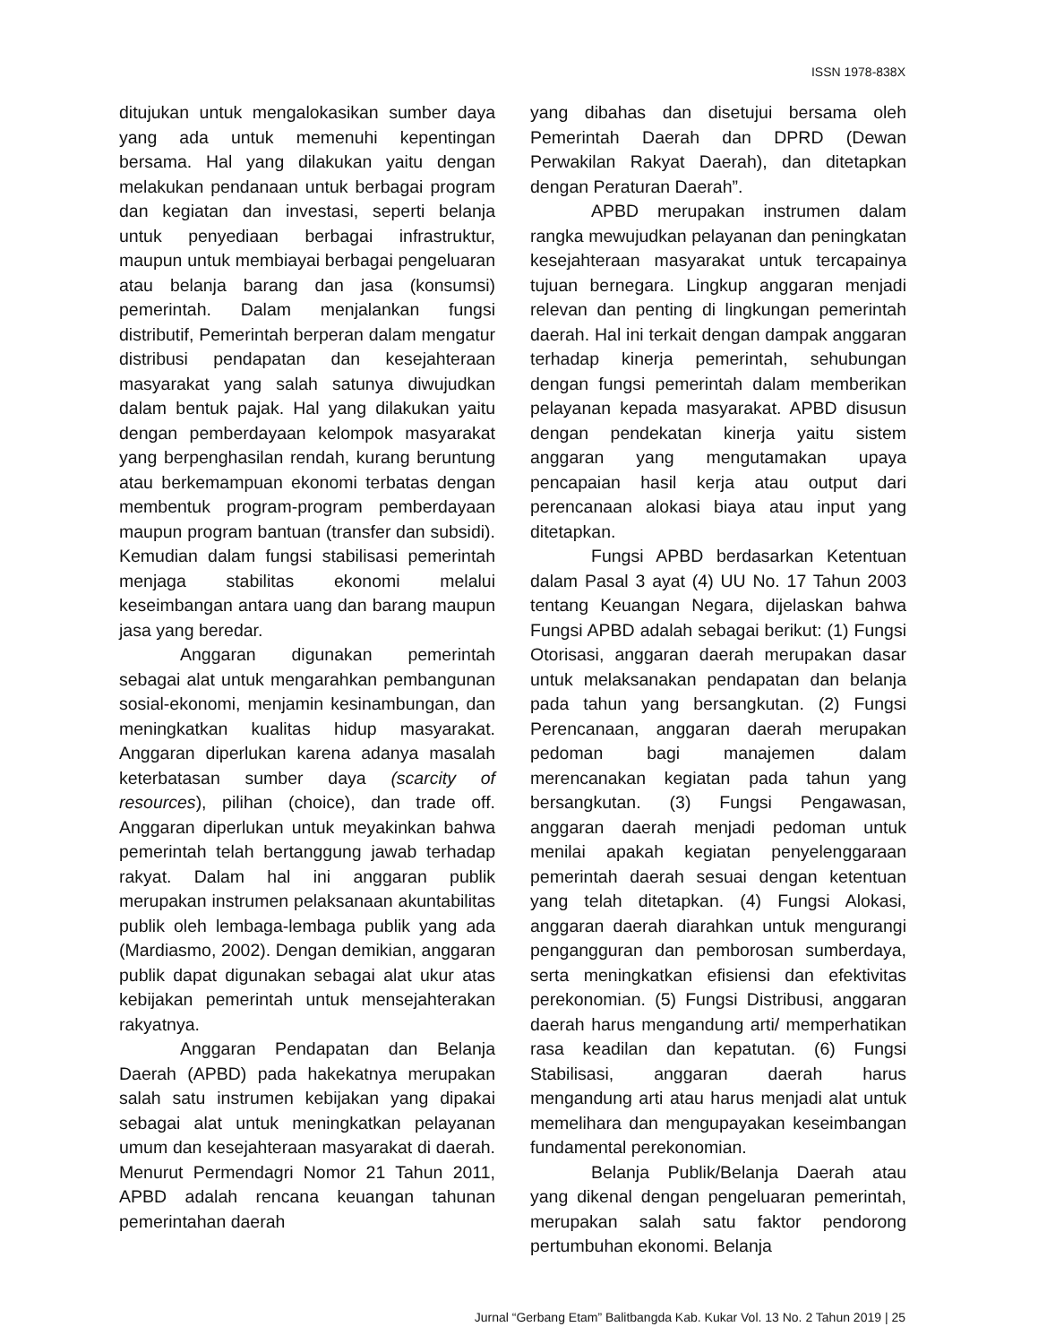ISSN 1978-838X
ditujukan untuk mengalokasikan sumber daya yang ada untuk memenuhi kepentingan bersama. Hal yang dilakukan yaitu dengan melakukan pendanaan untuk berbagai program dan kegiatan dan investasi, seperti belanja untuk penyediaan berbagai infrastruktur, maupun untuk membiayai berbagai pengeluaran atau belanja barang dan jasa (konsumsi) pemerintah. Dalam menjalankan fungsi distributif, Pemerintah berperan dalam mengatur distribusi pendapatan dan kesejahteraan masyarakat yang salah satunya diwujudkan dalam bentuk pajak. Hal yang dilakukan yaitu dengan pemberdayaan kelompok masyarakat yang berpenghasilan rendah, kurang beruntung atau berkemampuan ekonomi terbatas dengan membentuk program-program pemberdayaan maupun program bantuan (transfer dan subsidi). Kemudian dalam fungsi stabilisasi pemerintah menjaga stabilitas ekonomi melalui keseimbangan antara uang dan barang maupun jasa yang beredar.
Anggaran digunakan pemerintah sebagai alat untuk mengarahkan pembangunan sosial-ekonomi, menjamin kesinambungan, dan meningkatkan kualitas hidup masyarakat. Anggaran diperlukan karena adanya masalah keterbatasan sumber daya (scarcity of resources), pilihan (choice), dan trade off. Anggaran diperlukan untuk meyakinkan bahwa pemerintah telah bertanggung jawab terhadap rakyat. Dalam hal ini anggaran publik merupakan instrumen pelaksanaan akuntabilitas publik oleh lembaga-lembaga publik yang ada (Mardiasmo, 2002). Dengan demikian, anggaran publik dapat digunakan sebagai alat ukur atas kebijakan pemerintah untuk mensejahterakan rakyatnya.
Anggaran Pendapatan dan Belanja Daerah (APBD) pada hakekatnya merupakan salah satu instrumen kebijakan yang dipakai sebagai alat untuk meningkatkan pelayanan umum dan kesejahteraan masyarakat di daerah. Menurut Permendagri Nomor 21 Tahun 2011, APBD adalah rencana keuangan tahunan pemerintahan daerah
yang dibahas dan disetujui bersama oleh Pemerintah Daerah dan DPRD (Dewan Perwakilan Rakyat Daerah), dan ditetapkan dengan Peraturan Daerah”.
APBD merupakan instrumen dalam rangka mewujudkan pelayanan dan peningkatan kesejahteraan masyarakat untuk tercapainya tujuan bernegara. Lingkup anggaran menjadi relevan dan penting di lingkungan pemerintah daerah. Hal ini terkait dengan dampak anggaran terhadap kinerja pemerintah, sehubungan dengan fungsi pemerintah dalam memberikan pelayanan kepada masyarakat. APBD disusun dengan pendekatan kinerja yaitu sistem anggaran yang mengutamakan upaya pencapaian hasil kerja atau output dari perencanaan alokasi biaya atau input yang ditetapkan.
Fungsi APBD berdasarkan Ketentuan dalam Pasal 3 ayat (4) UU No. 17 Tahun 2003 tentang Keuangan Negara, dijelaskan bahwa Fungsi APBD adalah sebagai berikut: (1) Fungsi Otorisasi, anggaran daerah merupakan dasar untuk melaksanakan pendapatan dan belanja pada tahun yang bersangkutan. (2) Fungsi Perencanaan, anggaran daerah merupakan pedoman bagi manajemen dalam merencanakan kegiatan pada tahun yang bersangkutan. (3) Fungsi Pengawasan, anggaran daerah menjadi pedoman untuk menilai apakah kegiatan penyelenggaraan pemerintah daerah sesuai dengan ketentuan yang telah ditetapkan. (4) Fungsi Alokasi, anggaran daerah diarahkan untuk mengurangi pengangguran dan pemborosan sumberdaya, serta meningkatkan efisiensi dan efektivitas perekonomian. (5) Fungsi Distribusi, anggaran daerah harus mengandung arti/ memperhatikan rasa keadilan dan kepatutan. (6) Fungsi Stabilisasi, anggaran daerah harus mengandung arti atau harus menjadi alat untuk memelihara dan mengupayakan keseimbangan fundamental perekonomian.
Belanja Publik/Belanja Daerah atau yang dikenal dengan pengeluaran pemerintah, merupakan salah satu faktor pendorong pertumbuhan ekonomi. Belanja
Jurnal “Gerbang Etam” Balitbangda Kab. Kukar Vol. 13 No. 2 Tahun 2019 | 25